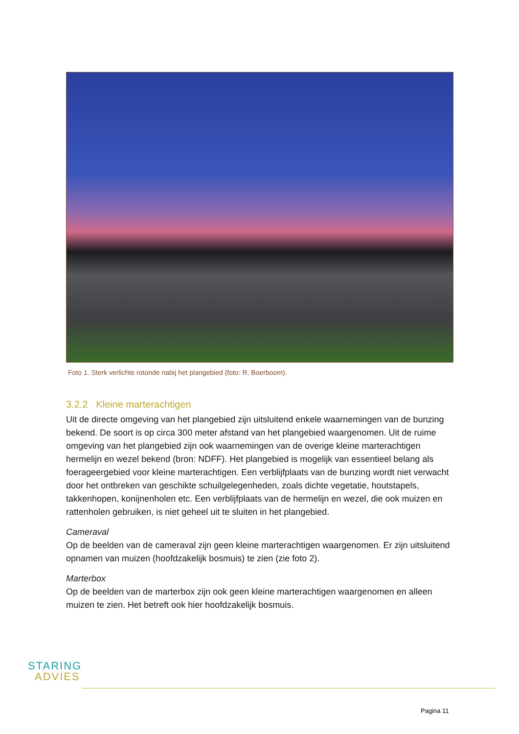Foto 1. Sterk verlichte rotonde nabij het plangebied (foto: R. Boerboom).
3.2.2 Kleine marterachtigen
Uit de directe omgeving van het plangebied zijn uitsluitend enkele waarnemingen van de bunzing bekend. De soort is op circa 300 meter afstand van het plangebied waargenomen. Uit de ruime omgeving van het plangebied zijn ook waarnemingen van de overige kleine marterachtigen hermelijn en wezel bekend (bron: NDFF). Het plangebied is mogelijk van essentieel belang als foerageergebied voor kleine marterachtigen. Een verblijfplaats van de bunzing wordt niet verwacht door het ontbreken van geschikte schuilgelegenheden, zoals dichte vegetatie, houtstapels, takkenhopen, konijnenholen etc. Een verblijfplaats van de hermelijn en wezel, die ook muizen en rattenholen gebruiken, is niet geheel uit te sluiten in het plangebied.
Cameraval
Op de beelden van de cameraval zijn geen kleine marterachtigen waargenomen. Er zijn uitsluitend opnamen van muizen (hoofdzakelijk bosmuis) te zien (zie foto 2).
Marterbox
Op de beelden van de marterbox zijn ook geen kleine marterachtigen waargenomen en alleen muizen te zien. Het betreft ook hier hoofdzakelijk bosmuis.
STARING
ADVIES
Pagina 11